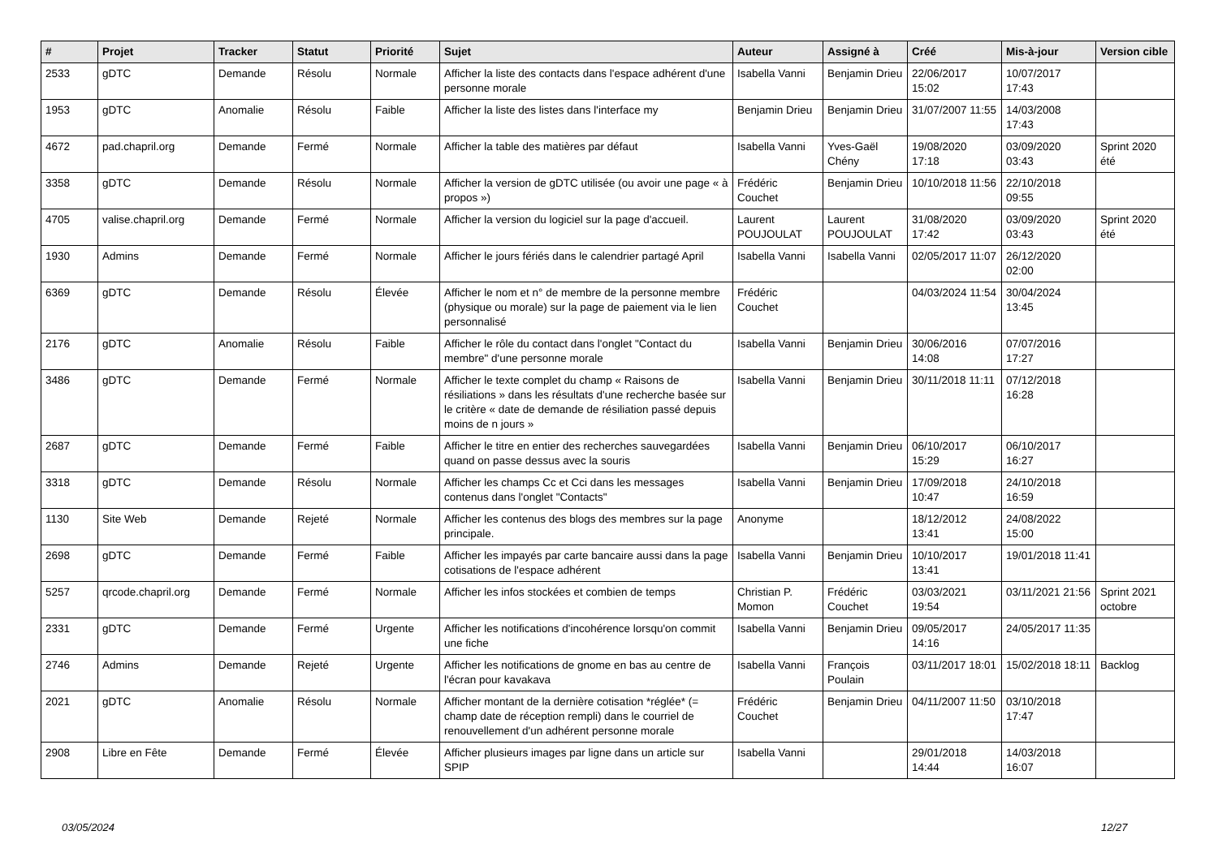| # | Projet | Tracker | Statut | Priorité | Sujet | Auteur | Assigné à | Créé | Mis-à-jour | Version cible |
| --- | --- | --- | --- | --- | --- | --- | --- | --- | --- | --- |
| 2533 | gDTC | Demande | Résolu | Normale | Afficher la liste des contacts dans l'espace adhérent d'une personne morale | Isabella Vanni | Benjamin Drieu | 22/06/2017 15:02 | 10/07/2017 17:43 | |
| 1953 | gDTC | Anomalie | Résolu | Faible | Afficher la liste des listes dans l'interface my | Benjamin Drieu | Benjamin Drieu | 31/07/2007 11:55 | 14/03/2008 17:43 | |
| 4672 | pad.chapril.org | Demande | Fermé | Normale | Afficher la table des matières par défaut | Isabella Vanni | Yves-Gaël Chény | 19/08/2020 17:18 | 03/09/2020 03:43 | Sprint 2020 été |
| 3358 | gDTC | Demande | Résolu | Normale | Afficher la version de gDTC utilisée (ou avoir une page « à propos ») | Frédéric Couchet | Benjamin Drieu | 10/10/2018 11:56 | 22/10/2018 09:55 | |
| 4705 | valise.chapril.org | Demande | Fermé | Normale | Afficher la version du logiciel sur la page d'accueil. | Laurent POUJOULAT | Laurent POUJOULAT | 31/08/2020 17:42 | 03/09/2020 03:43 | Sprint 2020 été |
| 1930 | Admins | Demande | Fermé | Normale | Afficher le jours fériés dans le calendrier partagé April | Isabella Vanni | Isabella Vanni | 02/05/2017 11:07 | 26/12/2020 02:00 | |
| 6369 | gDTC | Demande | Résolu | Élevée | Afficher le nom et n° de membre de la personne membre (physique ou morale) sur la page de paiement via le lien personnalisé | Frédéric Couchet | | 04/03/2024 11:54 | 30/04/2024 13:45 | |
| 2176 | gDTC | Anomalie | Résolu | Faible | Afficher le rôle du contact dans l'onglet "Contact du membre" d'une personne morale | Isabella Vanni | Benjamin Drieu | 30/06/2016 14:08 | 07/07/2016 17:27 | |
| 3486 | gDTC | Demande | Fermé | Normale | Afficher le texte complet du champ « Raisons de résiliations » dans les résultats d'une recherche basée sur le critère « date de demande de résiliation passé depuis moins de n jours » | Isabella Vanni | Benjamin Drieu | 30/11/2018 11:11 | 07/12/2018 16:28 | |
| 2687 | gDTC | Demande | Fermé | Faible | Afficher le titre en entier des recherches sauvegardées quand on passe dessus avec la souris | Isabella Vanni | Benjamin Drieu | 06/10/2017 15:29 | 06/10/2017 16:27 | |
| 3318 | gDTC | Demande | Résolu | Normale | Afficher les champs Cc et Cci dans les messages contenus dans l'onglet "Contacts" | Isabella Vanni | Benjamin Drieu | 17/09/2018 10:47 | 24/10/2018 16:59 | |
| 1130 | Site Web | Demande | Rejeté | Normale | Afficher les contenus des blogs des membres sur la page principale. | Anonyme | | 18/12/2012 13:41 | 24/08/2022 15:00 | |
| 2698 | gDTC | Demande | Fermé | Faible | Afficher les impayés par carte bancaire aussi dans la page cotisations de l'espace adhérent | Isabella Vanni | Benjamin Drieu | 10/10/2017 13:41 | 19/01/2018 11:41 | |
| 5257 | qrcode.chapril.org | Demande | Fermé | Normale | Afficher les infos stockées et combien de temps | Christian P. Momon | Frédéric Couchet | 03/03/2021 19:54 | 03/11/2021 21:56 | Sprint 2021 octobre |
| 2331 | gDTC | Demande | Fermé | Urgente | Afficher les notifications d'incohérence lorsqu'on commit une fiche | Isabella Vanni | Benjamin Drieu | 09/05/2017 14:16 | 24/05/2017 11:35 | |
| 2746 | Admins | Demande | Rejeté | Urgente | Afficher les notifications de gnome en bas au centre de l'écran pour kavakava | Isabella Vanni | François Poulain | 03/11/2017 18:01 | 15/02/2018 18:11 | Backlog |
| 2021 | gDTC | Anomalie | Résolu | Normale | Afficher montant de la dernière cotisation *réglée* (= champ date de réception rempli) dans le courriel de renouvellement d'un adhérent personne morale | Frédéric Couchet | Benjamin Drieu | 04/11/2007 11:50 | 03/10/2018 17:47 | |
| 2908 | Libre en Fête | Demande | Fermé | Élevée | Afficher plusieurs images par ligne dans un article sur SPIP | Isabella Vanni | | 29/01/2018 14:44 | 14/03/2018 16:07 | |
03/05/2024 12/27